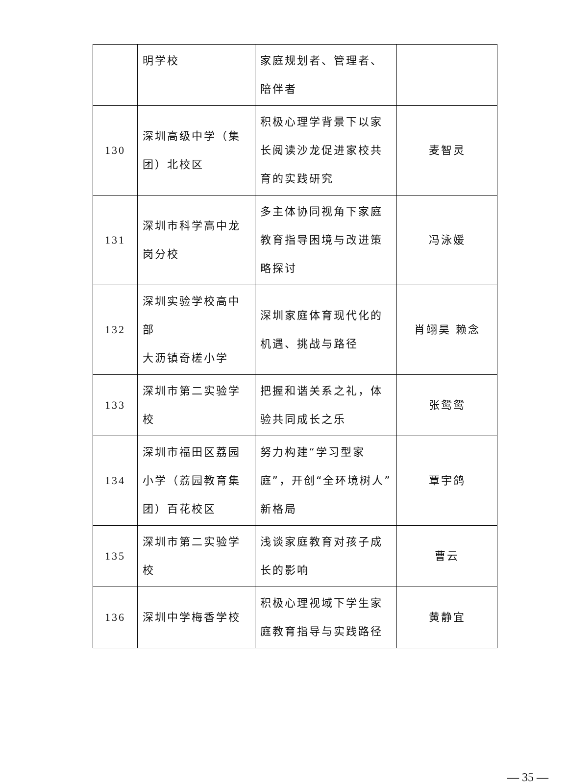| | 明学校 | 家庭规划者、管理者、陪伴者 | |
| 130 | 深圳高级中学（集团）北校区 | 积极心理学背景下以家长阅读沙龙促进家校共育的实践研究 | 麦智灵 |
| 131 | 深圳市科学高中龙岗分校 | 多主体协同视角下家庭教育指导困境与改进策略探讨 | 冯泳媛 |
| 132 | 深圳实验学校高中部 大沥镇奇槎小学 | 深圳家庭体育现代化的机遇、挑战与路径 | 肖翊昊 赖念 |
| 133 | 深圳市第二实验学校 | 把握和谐关系之礼，体验共同成长之乐 | 张鸳鸳 |
| 134 | 深圳市福田区荔园小学（荔园教育集团）百花校区 | 努力构建“学习型家庭”，开创“全环境树人”新格局 | 覃宇鸽 |
| 135 | 深圳市第二实验学校 | 浅谈家庭教育对孩子成长的影响 | 曹云 |
| 136 | 深圳中学梅香学校 | 积极心理视域下学生家庭教育指导与实践路径 | 黄静宜 |
— 35 —